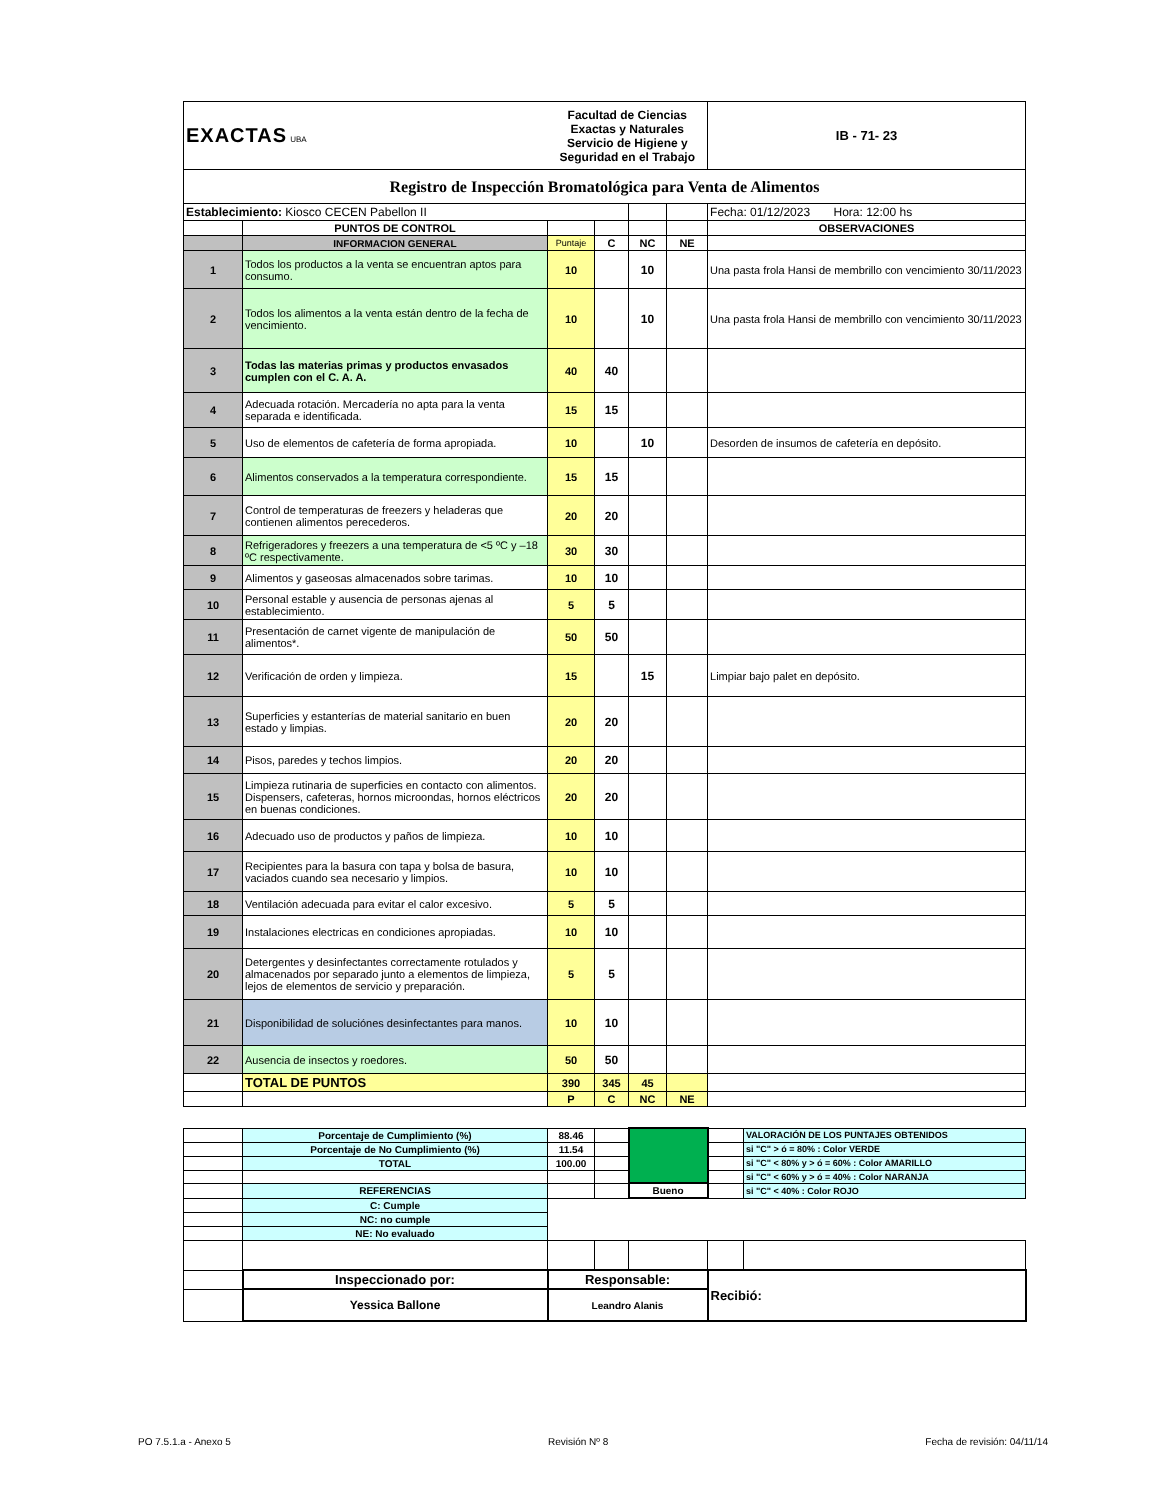| EXACTAS UBA | | Facultad de Ciencias Exactas y Naturales Servicio de Higiene y Seguridad en el Trabajo | | | | IB - 71- 23 |
| Registro de Inspección Bromatológica para Venta de Alimentos | | | | | | |
| Establecimiento: Kiosco CECEN Pabellon II | | | | | | Fecha: 01/12/2023 Hora: 12:00 hs |
| | PUNTOS DE CONTROL | | | | | OBSERVACIONES |
| | INFORMACION GENERAL | Puntaje | C | NC | NE | |
| 1 | Todos los productos a la venta se encuentran aptos para consumo. | 10 | | 10 | | Una pasta frola Hansi de membrillo con vencimiento 30/11/2023 |
| 2 | Todos los alimentos a la venta están dentro de la fecha de vencimiento. | 10 | | 10 | | Una pasta frola Hansi de membrillo con vencimiento 30/11/2023 |
| 3 | Todas las materias primas y productos envasados cumplen con el C. A. A. | 40 | 40 | | | |
| 4 | Adecuada rotación. Mercadería no apta para la venta separada e identificada. | 15 | 15 | | | |
| 5 | Uso de elementos de cafetería de forma apropiada. | 10 | | 10 | | Desorden de insumos de cafetería en depósito. |
| 6 | Alimentos conservados a la temperatura correspondiente. | 15 | 15 | | | |
| 7 | Control de temperaturas de freezers y heladeras que contienen alimentos perecederos. | 20 | 20 | | | |
| 8 | Refrigeradores y freezers a una temperatura de <5 ºC y –18 ºC respectivamente. | 30 | 30 | | | |
| 9 | Alimentos y gaseosas almacenados sobre tarimas. | 10 | 10 | | | |
| 10 | Personal estable y ausencia de personas ajenas al establecimiento. | 5 | 5 | | | |
| 11 | Presentación de carnet vigente de manipulación de alimentos*. | 50 | 50 | | | |
| 12 | Verificación de orden y limpieza. | 15 | | 15 | | Limpiar bajo palet en depósito. |
| 13 | Superficies y estanterías de material sanitario en buen estado y limpias. | 20 | 20 | | | |
| 14 | Pisos, paredes y techos limpios. | 20 | 20 | | | |
| 15 | Limpieza rutinaria de superficies en contacto con alimentos. Dispensers, cafeteras, hornos microondas, hornos eléctricos en buenas condiciones. | 20 | 20 | | | |
| 16 | Adecuado uso de productos y paños de limpieza. | 10 | 10 | | | |
| 17 | Recipientes para la basura con tapa y bolsa de basura, vaciados cuando sea necesario y limpios. | 10 | 10 | | | |
| 18 | Ventilación adecuada para evitar el calor excesivo. | 5 | 5 | | | |
| 19 | Instalaciones electricas en condiciones apropiadas. | 10 | 10 | | | |
| 20 | Detergentes y desinfectantes correctamente rotulados y almacenados por separado junto a elementos de limpieza, lejos de elementos de servicio y preparación. | 5 | 5 | | | |
| 21 | Disponibilidad de soluciónes desinfectantes para manos. | 10 | 10 | | | |
| 22 | Ausencia de insectos y roedores. | 50 | 50 | | | |
| | TOTAL DE PUNTOS | 390 | 345 | 45 | | |
| | | P | C | NC | NE | |
| | Porcentaje de Cumplimiento (%) | 88.46 | | | | VALORACIÓN DE LOS PUNTAJES OBTENIDOS |
| | Porcentaje de No Cumplimiento (%) | 11.54 | | | | si "C" > ó = 80% : Color VERDE |
| | TOTAL | 100.00 | | | | si "C" < 80% y > ó = 60% : Color AMARILLO |
| | | | | | | si "C" < 60% y > ó = 40% : Color NARANJA |
| | REFERENCIAS | | | Bueno | | si "C" < 40% : Color ROJO |
| | C: Cumple | | | | | |
| | NC: no cumple | | | | | |
| | NE: No evaluado | | | | | |
| | Inspeccionado por: | Responsable: | | | Recibió: | |
| | Yessica Ballone | Leandro Alanis | | | | |
PO 7.5.1.a - Anexo 5 Revisión Nº 8 Fecha de revisión: 04/11/14